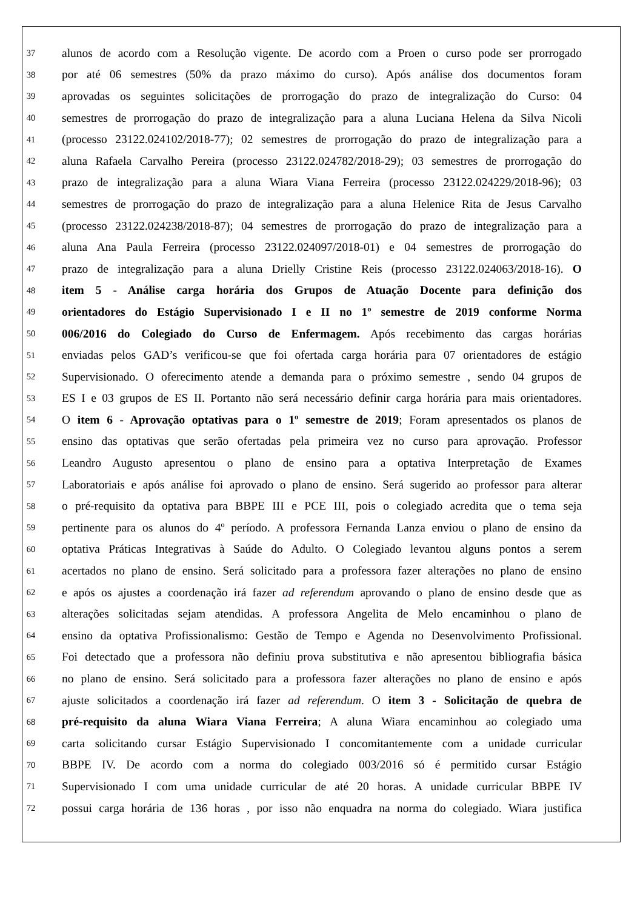37 alunos de acordo com a Resolução vigente. De acordo com a Proen o curso pode ser prorrogado
38 por até 06 semestres (50% da prazo máximo do curso). Após análise dos documentos foram
39 aprovadas os seguintes solicitações de prorrogação do prazo de integralização do Curso: 04
40 semestres de prorrogação do prazo de integralização para a aluna Luciana Helena da Silva Nicoli
41 (processo 23122.024102/2018-77); 02 semestres de prorrogação do prazo de integralização para a
42 aluna Rafaela Carvalho Pereira (processo 23122.024782/2018-29); 03 semestres de prorrogação do
43 prazo de integralização para a aluna Wiara Viana Ferreira (processo 23122.024229/2018-96); 03
44 semestres de prorrogação do prazo de integralização para a aluna Helenice Rita de Jesus Carvalho
45 (processo 23122.024238/2018-87); 04 semestres de prorrogação do prazo de integralização para a
46 aluna Ana Paula Ferreira (processo 23122.024097/2018-01) e 04 semestres de prorrogação do
47 prazo de integralização para a aluna Drielly Cristine Reis (processo 23122.024063/2018-16). O
48 item 5 - Análise carga horária dos Grupos de Atuação Docente para definição dos
49 orientadores do Estágio Supervisionado I e II no 1º semestre de 2019 conforme Norma
50 006/2016 do Colegiado do Curso de Enfermagem. Após recebimento das cargas horárias
51 enviadas pelos GAD’s verificou-se que foi ofertada carga horária para 07 orientadores de estágio
52 Supervisionado. O oferecimento atende a demanda para o próximo semestre , sendo 04 grupos de
53 ES I e 03 grupos de ES II. Portanto não será necessário definir carga horária para mais orientadores.
54 O item 6 - Aprovação optativas para o 1º semestre de 2019; Foram apresentados os planos de
55 ensino das optativas que serão ofertadas pela primeira vez no curso para aprovação. Professor
56 Leandro Augusto apresentou o plano de ensino para a optativa Interpretação de Exames
57 Laboratoriais e após análise foi aprovado o plano de ensino. Será sugerido ao professor para alterar
58 o pré-requisito da optativa para BBPE III e PCE III, pois o colegiado acredita que o tema seja
59 pertinente para os alunos do 4º período. A professora Fernanda Lanza enviou o plano de ensino da
60 optativa Práticas Integrativas à Saúde do Adulto. O Colegiado levantou alguns pontos a serem
61 acertados no plano de ensino. Será solicitado para a professora fazer alterações no plano de ensino
62 e após os ajustes a coordenação irá fazer ad referendum aprovando o plano de ensino desde que as
63 alterações solicitadas sejam atendidas. A professora Angelita de Melo encaminhou o plano de
64 ensino da optativa Profissionalismo: Gestão de Tempo e Agenda no Desenvolvimento Profissional.
65 Foi detectado que a professora não definiu prova substitutiva e não apresentou bibliografia básica
66 no plano de ensino. Será solicitado para a professora fazer alterações no plano de ensino e após
67 ajuste solicitados a coordenação irá fazer ad referendum. O item 3 - Solicitação de quebra de
68 pré-requisito da aluna Wiara Viana Ferreira; A aluna Wiara encaminhou ao colegiado uma
69 carta solicitando cursar Estágio Supervisionado I concomitantemente com a unidade curricular
70 BBPE IV. De acordo com a norma do colegiado 003/2016 só é permitido cursar Estágio
71 Supervisionado I com uma unidade curricular de até 20 horas. A unidade curricular BBPE IV
72 possui carga horária de 136 horas , por isso não enquadra na norma do colegiado. Wiara justifica